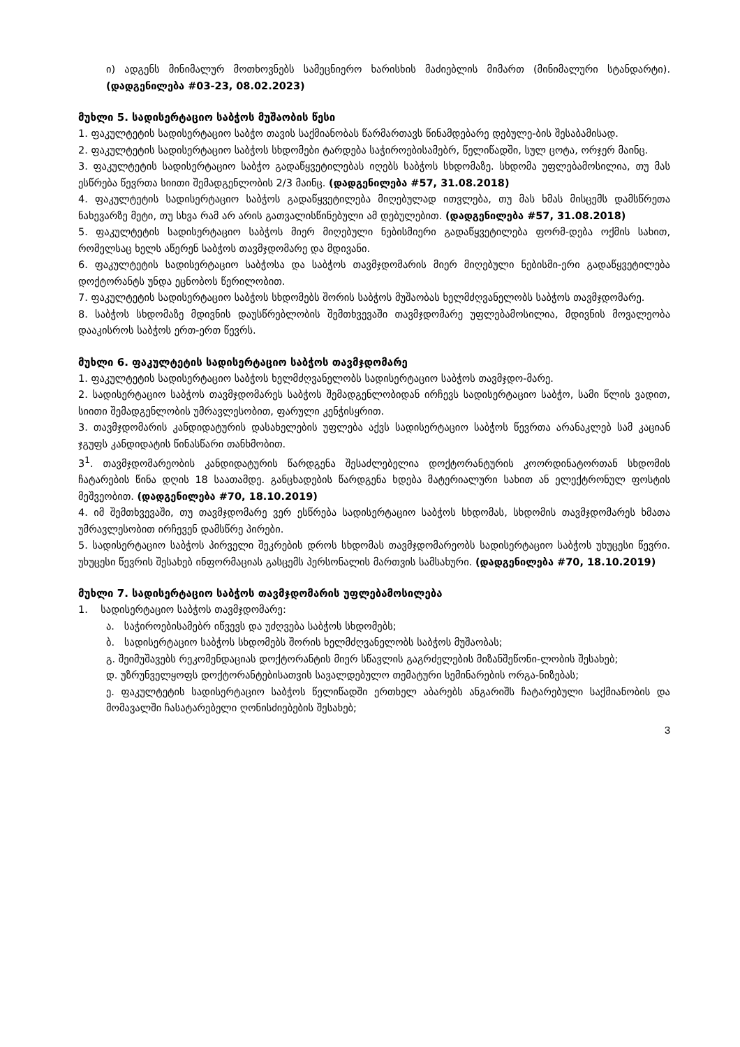ი) ადგენს მინიმალურ მოთხოვნებს სამეცნიერო ხარისხის მაძიებლის მიმართ (მინიმალური სტანდარტი). (დადგენილება #03-23, 08.02.2023)
მუხლი 5. სადისერტაციო საბჭოს მუშაობის წესი
1. ფაკულტეტის სადისერტაციო საბჭო თავის საქმიანობას წარმართავს წინამდებარე დებულე-ბის შესაბამისად.
2. ფაკულტეტის სადისერტაციო საბჭოს სხდომები ტარდება საჭიროებისამებრ, წელიწადში, სულ ცოტა, ორჯერ მაინც.
3. ფაკულტეტის სადისერტაციო საბჭო გადაწყვეტილებას იღებს საბჭოს სხდომაზე. სხდომა უფლებამოსილია, თუ მას ესწრება წევრთა სიითი შემადგენლობის 2/3 მაინც. (დადგენილება #57, 31.08.2018)
4. ფაკულტეტის სადისერტაციო საბჭოს გადაწყვეტილება მიღებულად ითვლება, თუ მას ხმას მისცემს დამსწრეთა ნახევარზე მეტი, თუ სხვა რამ არ არის გათვალისწინებული ამ დებულებით. (დადგენილება #57, 31.08.2018)
5. ფაკულტეტის სადისერტაციო საბჭოს მიერ მიღებული ნებისმიერი გადაწყვეტილება ფორმ-დება ოქმის სახით, რომელსაც ხელს აწერენ საბჭოს თავმჯდომარე და მდივანი.
6. ფაკულტეტის სადისერტაციო საბჭოსა და საბჭოს თავმჯდომარის მიერ მიღებული ნებისმი-ერი გადაწყვეტილება დოქტორანტს უნდა ეცნობოს წერილობით.
7. ფაკულტეტის სადისერტაციო საბჭოს სხდომებს შორის საბჭოს მუშაობას ხელმძღვანელობს საბჭოს თავმჯდომარე.
8. საბჭოს სხდომაზე მდივნის დაუსწრებლობის შემთხვევაში თავმჯდომარე უფლებამოსილია, მდივნის მოვალეობა დააკისროს საბჭოს ერთ-ერთ წევრს.
მუხლი 6. ფაკულტეტის სადისერტაციო საბჭოს თავმჯდომარე
1. ფაკულტეტის სადისერტაციო საბჭოს ხელმძღვანელობს სადისერტაციო საბჭოს თავმჯდო-მარე.
2. სადისერტაციო საბჭოს თავმჯდომარეს საბჭოს შემადგენლობიდან ირჩევს სადისერტაციო საბჭო, სამი წლის ვადით, სიითი შემადგენლობის უმრავლესობით, ფარული კენჭისყრით.
3. თავმჯდომარის კანდიდატურის დასახელების უფლება აქვს სადისერტაციო საბჭოს წევრთა არანაკლებ სამ კაციან ჯგუფს კანდიდატის წინასწარი თანხმობით.
3<sup>1</sup>. თავმჯდომარეობის კანდიდატურის წარდგენა შესაძლებელია დოქტორანტურის კოორდინატორთან სხდომის ჩატარების წინა დღის 18 საათამდე. განცხადების წარდგენა ხდება მატერიალური სახით ან ელექტრონულ ფოსტის მეშვეობით. (დადგენილება #70, 18.10.2019)
4. იმ შემთხვევაში, თუ თავმჯდომარე ვერ ესწრება სადისერტაციო საბჭოს სხდომას, სხდომის თავმჯდომარეს ხმათა უმრავლესობით ირჩევენ დამსწრე პირები.
5. სადისერტაციო საბჭოს პირველი შეკრების დროს სხდომას თავმჯდომარეობს სადისერტაციო საბჭოს უხუცესი წევრი. უხუცესი წევრის შესახებ ინფორმაციას გასცემს პერსონალის მართვის სამსახური. (დადგენილება #70, 18.10.2019)
მუხლი 7. სადისერტაციო საბჭოს თავმჯდომარის უფლებამოსილება
1. სადისერტაციო საბჭოს თავმჯდომარე:
ა. საჭიროებისამებრ იწვევს და უძღვება საბჭოს სხდომებს;
ბ. სადისერტაციო საბჭოს სხდომებს შორის ხელმძღვანელობს საბჭოს მუშაობას;
გ. შეიმუშავებს რეკომენდაციას დოქტორანტის მიერ სწავლის გაგრძელების მიზანშეწონი-ლობის შესახებ;
დ. უზრუნველყოფს დოქტორანტებისათვის სავალდებულო თემატური სემინარების ორგა-ნიზებას;
ე. ფაკულტეტის სადისერტაციო საბჭოს წელიწადში ერთხელ აბარებს ანგარიშს ჩატარებული საქმიანობის და მომავალში ჩასატარებელი ღონისძიებების შესახებ;
3